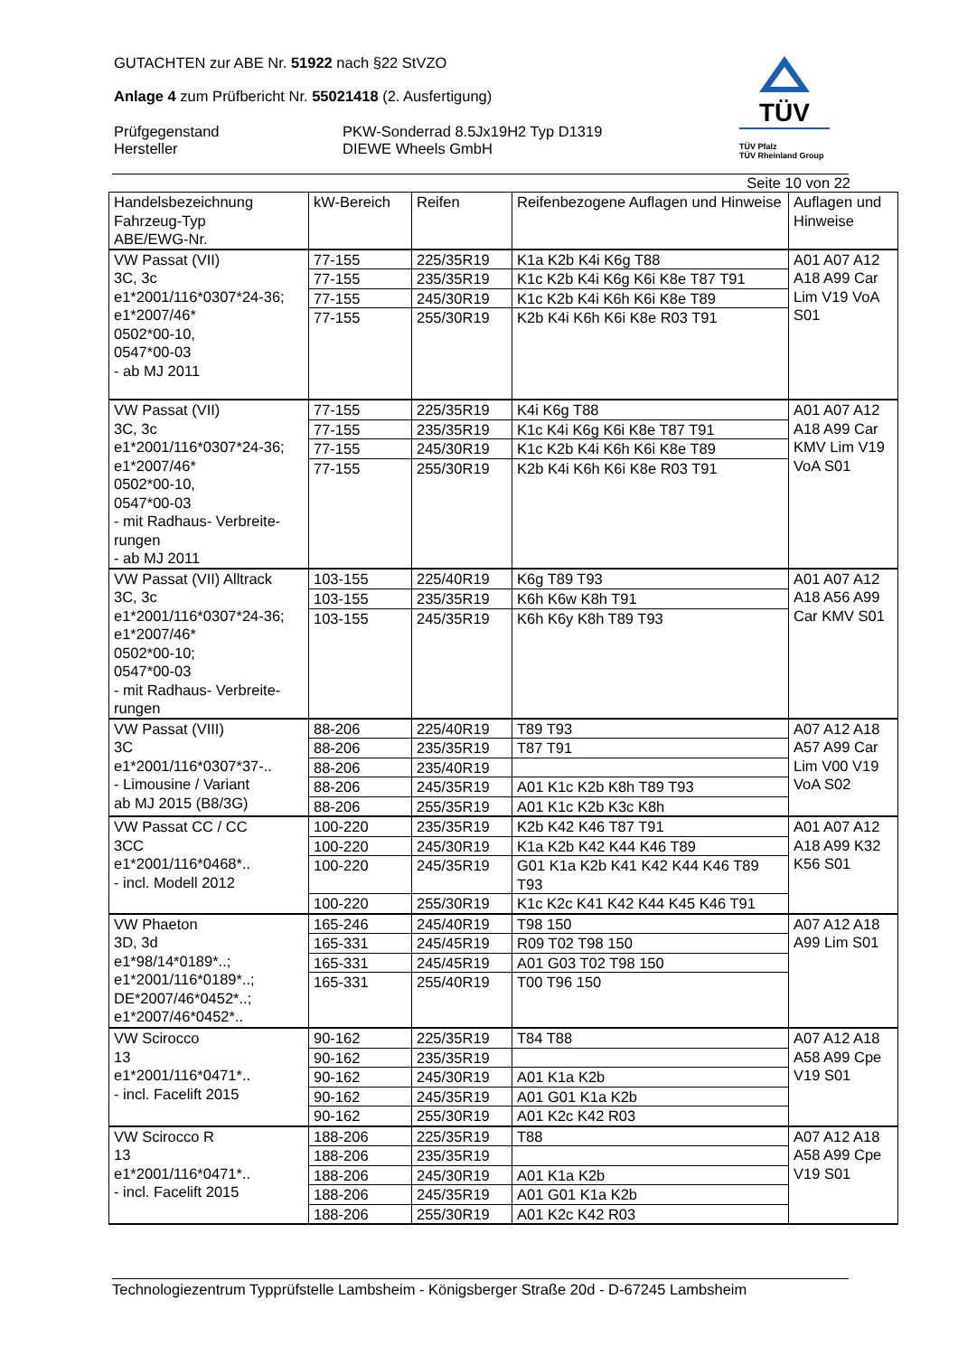GUTACHTEN zur ABE Nr. 51922 nach §22 StVZO
Anlage 4 zum Prüfbericht Nr. 55021418 (2. Ausfertigung)
Prüfgegenstand
Hersteller
PKW-Sonderrad 8.5Jx19H2 Typ D1319
DIEWE Wheels GmbH
TÜV
TÜV Pfalz
TÜV Rheinland Group
Seite 10 von 22
| Handelsbezeichnung Fahrzeug-Typ ABE/EWG-Nr. | kW-Bereich | Reifen | Reifenbezogene Auflagen und Hinweise | Auflagen und Hinweise |
| --- | --- | --- | --- | --- |
| VW Passat (VII) 3C, 3c e1*2001/116*0307*24-36; e1*2007/46* 0502*00-10, 0547*00-03 - ab MJ 2011 | 77-155 | 225/35R19 | K1a K2b K4i K6g T88 | A01 A07 A12 A18 A99 Car Lim V19 VoA S01 |
| | 77-155 | 235/35R19 | K1c K2b K4i K6g K6i K8e T87 T91 | |
| | 77-155 | 245/30R19 | K1c K2b K4i K6h K6i K8e T89 | |
| | 77-155 | 255/30R19 | K2b K4i K6h K6i K8e R03 T91 | |
| VW Passat (VII) 3C, 3c e1*2001/116*0307*24-36; e1*2007/46* 0502*00-10, 0547*00-03 - mit Radhaus- Verbreite-rungen - ab MJ 2011 | 77-155 | 225/35R19 | K4i K6g T88 | A01 A07 A12 A18 A99 Car KMV Lim V19 VoA S01 |
| | 77-155 | 235/35R19 | K1c K4i K6g K6i K8e T87 T91 | |
| | 77-155 | 245/30R19 | K1c K2b K4i K6h K6i K8e T89 | |
| | 77-155 | 255/30R19 | K2b K4i K6h K6i K8e R03 T91 | |
| VW Passat (VII) Alltrack 3C, 3c e1*2001/116*0307*24-36; e1*2007/46* 0502*00-10; 0547*00-03 - mit Radhaus- Verbreite-rungen | 103-155 | 225/40R19 | K6g T89 T93 | A01 A07 A12 A18 A56 A99 Car KMV S01 |
| | 103-155 | 235/35R19 | K6h K6w K8h T91 | |
| | 103-155 | 245/35R19 | K6h K6y K8h T89 T93 | |
| VW Passat (VIII) 3C e1*2001/116*0307*37-.. - Limousine / Variant ab MJ 2015 (B8/3G) | 88-206 | 225/40R19 | T89 T93 | A07 A12 A18 A57 A99 Car Lim V00 V19 VoA S02 |
| | 88-206 | 235/35R19 | T87 T91 | |
| | 88-206 | 235/40R19 | | |
| | 88-206 | 245/35R19 | A01 K1c K2b K8h T89 T93 | |
| | 88-206 | 255/35R19 | A01 K1c K2b K3c K8h | |
| VW Passat CC / CC 3CC e1*2001/116*0468*.. - incl. Modell 2012 | 100-220 | 235/35R19 | K2b K42 K46 T87 T91 | A01 A07 A12 A18 A99 K32 K56 S01 |
| | 100-220 | 245/30R19 | K1a K2b K42 K44 K46 T89 | |
| | 100-220 | 245/35R19 | G01 K1a K2b K41 K42 K44 K46 T89 T93 | |
| | 100-220 | 255/30R19 | K1c K2c K41 K42 K44 K45 K46 T91 | |
| VW Phaeton 3D, 3d e1*98/14*0189*..; e1*2001/116*0189*..; DE*2007/46*0452*..; e1*2007/46*0452*.. | 165-246 | 245/40R19 | T98 150 | A07 A12 A18 A99 Lim S01 |
| | 165-331 | 245/45R19 | R09 T02 T98 150 | |
| | 165-331 | 245/45R19 | A01 G03 T02 T98 150 | |
| | 165-331 | 255/40R19 | T00 T96 150 | |
| VW Scirocco 13 e1*2001/116*0471*.. - incl. Facelift 2015 | 90-162 | 225/35R19 | T84 T88 | A07 A12 A18 A58 A99 Cpe V19 S01 |
| | 90-162 | 235/35R19 | | |
| | 90-162 | 245/30R19 | A01 K1a K2b | |
| | 90-162 | 245/35R19 | A01 G01 K1a K2b | |
| | 90-162 | 255/30R19 | A01 K2c K42 R03 | |
| VW Scirocco R 13 e1*2001/116*0471*.. - incl. Facelift 2015 | 188-206 | 225/35R19 | T88 | A07 A12 A18 A58 A99 Cpe V19 S01 |
| | 188-206 | 235/35R19 | | |
| | 188-206 | 245/30R19 | A01 K1a K2b | |
| | 188-206 | 245/35R19 | A01 G01 K1a K2b | |
| | 188-206 | 255/30R19 | A01 K2c K42 R03 | |
Technologiezentrum Typprüfstelle Lambsheim - Königsberger Straße 20d - D-67245 Lambsheim